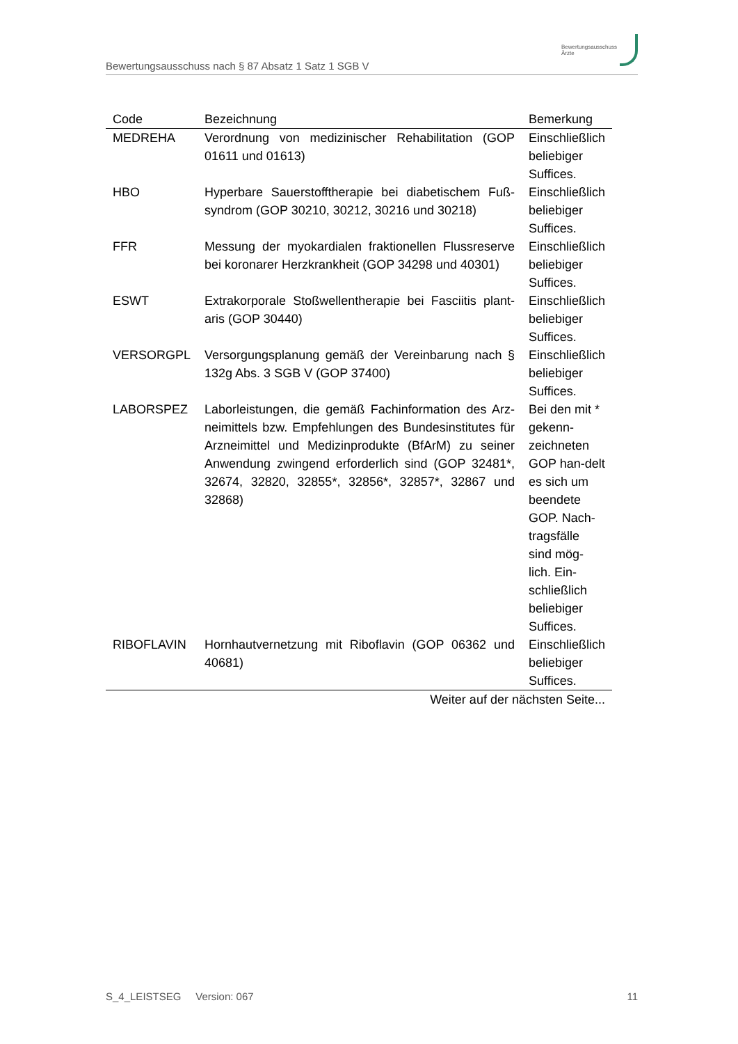Bewertungsausschuss nach § 87 Absatz 1 Satz 1 SGB V
Bewertungsausschuss
Ärzte
| Code | Bezeichnung | Bemerkung |
| --- | --- | --- |
| MEDREHA | Verordnung von medizinischer Rehabilitation (GOP 01611 und 01613) | Einschließlich beliebiger Suffices. |
| HBO | Hyperbare Sauerstofftherapie bei diabetischem Fuß-syndrom (GOP 30210, 30212, 30216 und 30218) | Einschließlich beliebiger Suffices. |
| FFR | Messung der myokardialen fraktionellen Flussreserve bei koronarer Herzkrankheit (GOP 34298 und 40301) | Einschließlich beliebiger Suffices. |
| ESWT | Extrakorporale Stoßwellentherapie bei Fasciitis plant-aris (GOP 30440) | Einschließlich beliebiger Suffices. |
| VERSORGPL | Versorgungsplanung gemäß der Vereinbarung nach § 132g Abs. 3 SGB V (GOP 37400) | Einschließlich beliebiger Suffices. |
| LABORSPEZ | Laborleistungen, die gemäß Fachinformation des Arz-neimittels bzw. Empfehlungen des Bundesinstitutes für Arzneimittel und Medizinprodukte (BfArM) zu seiner Anwendung zwingend erforderlich sind (GOP 32481*, 32674, 32820, 32855*, 32856*, 32857*, 32867 und 32868) | Bei den mit * gekenn-zeichneten GOP han-delt es sich um beendete GOP. Nach-tragsfälle sind mög-lich. Ein-schließlich beliebiger Suffices. |
| RIBOFLAVIN | Hornhautvernetzung mit Riboflavin (GOP 06362 und 40681) | Einschließlich beliebiger Suffices. |
| Weiter auf der nächsten Seite... | | |
S_4_LEISTSEG Version: 067 11